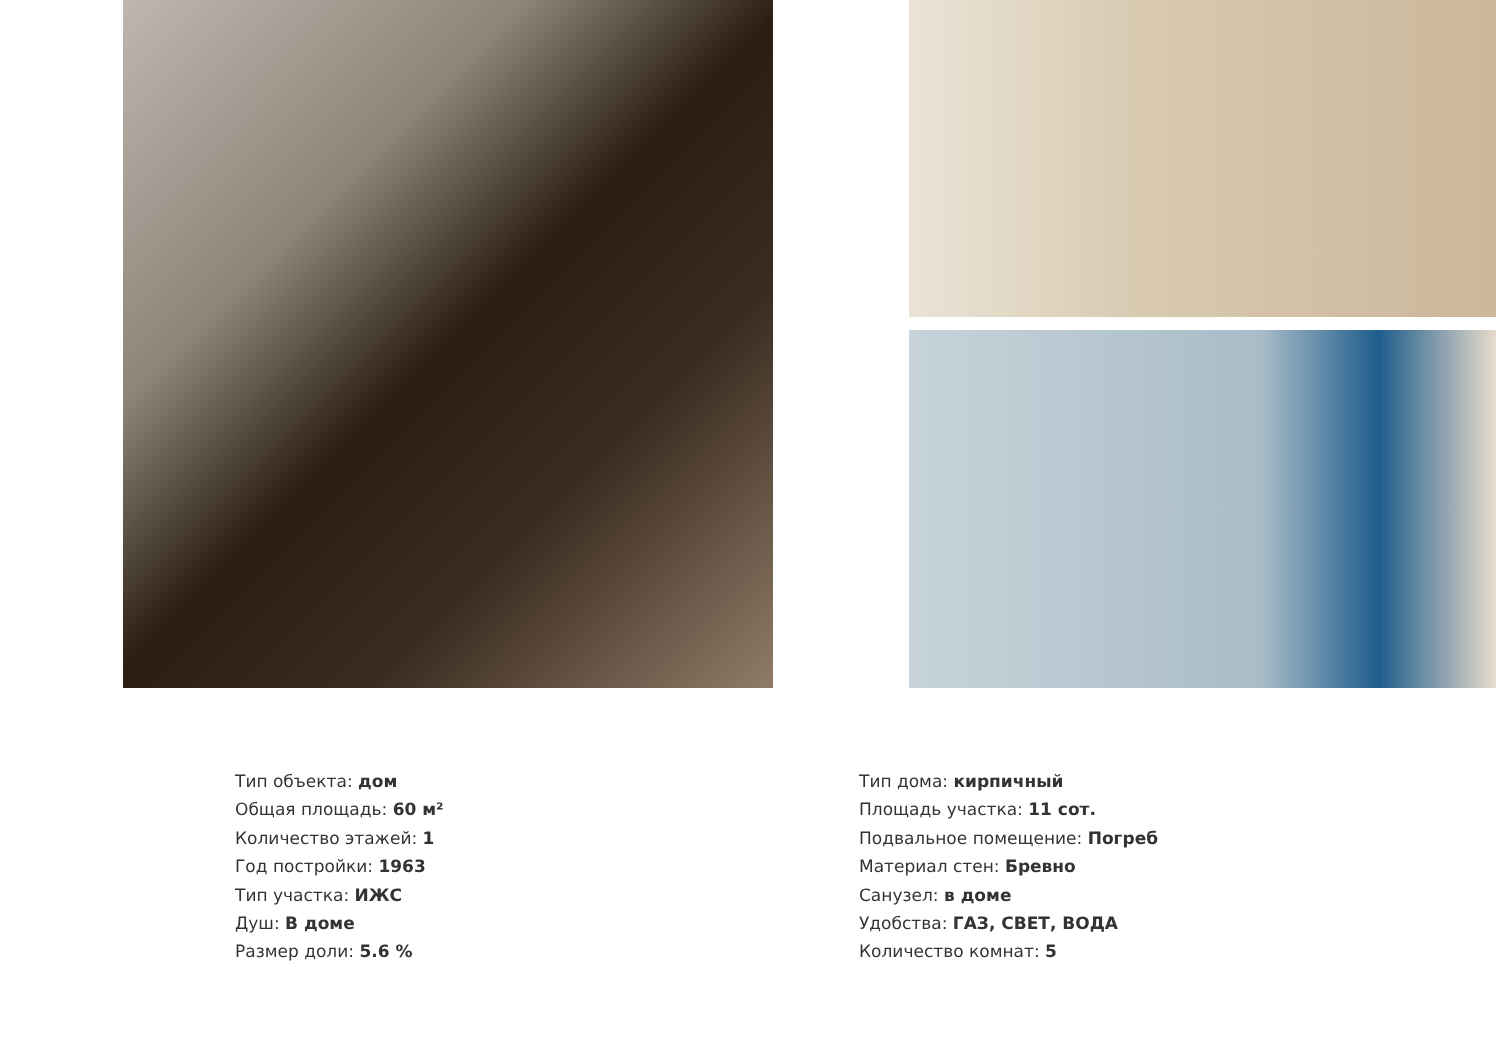Тип объекта: дом
Общая площадь: 60 м²
Количество этажей: 1
Год постройки: 1963
Тип участка: ИЖС
Душ: В доме
Размер доли: 5.6 %
Тип дома: кирпичный
Площадь участка: 11 сот.
Подвальное помещение: Погреб
Материал стен: Бревно
Санузел: в доме
Удобства: ГАЗ, СВЕТ, ВОДА
Количество комнат: 5